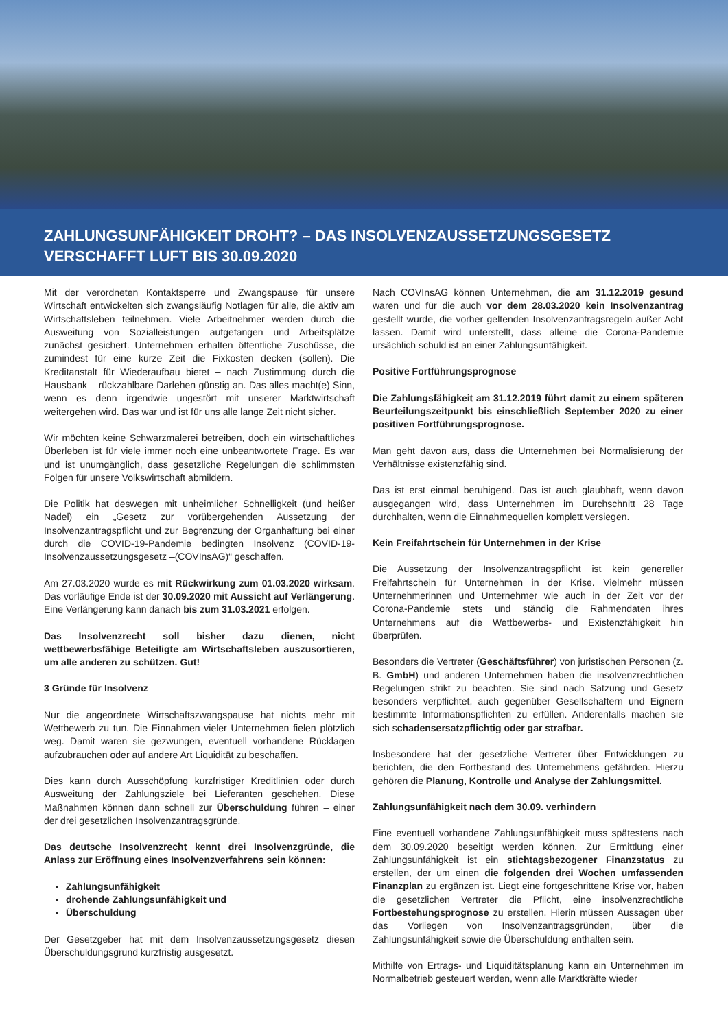ZAHLUNGSUNFÄHIGKEIT DROHT? – DAS INSOLVENZAUSSETZUNGSGESETZ
VERSCHAFFT LUFT BIS 30.09.2020
Mit der verordneten Kontaktsperre und Zwangspause für unsere Wirtschaft entwickelten sich zwangsläufig Notlagen für alle, die aktiv am Wirtschaftsleben teilnehmen. Viele Arbeitnehmer werden durch die Ausweitung von Sozialleistungen aufgefangen und Arbeitsplätze zunächst gesichert. Unternehmen erhalten öffentliche Zuschüsse, die zumindest für eine kurze Zeit die Fixkosten decken (sollen). Die Kreditanstalt für Wiederaufbau bietet – nach Zustimmung durch die Hausbank – rückzahlbare Darlehen günstig an. Das alles macht(e) Sinn, wenn es denn irgendwie ungestört mit unserer Marktwirtschaft weitergehen wird. Das war und ist für uns alle lange Zeit nicht sicher.
Wir möchten keine Schwarzmalerei betreiben, doch ein wirtschaftliches Überleben ist für viele immer noch eine unbeantwortete Frage. Es war und ist unumgänglich, dass gesetzliche Regelungen die schlimmsten Folgen für unsere Volkswirtschaft abmildern.
Die Politik hat deswegen mit unheimlicher Schnelligkeit (und heißer Nadel) ein „Gesetz zur vorübergehenden Aussetzung der Insolvenzantragspflicht und zur Begrenzung der Organhaftung bei einer durch die COVID-19-Pandemie bedingten Insolvenz (COVID-19-Insolvenzaussetzungsgesetz –(COVInsAG)“ geschaffen.
Am 27.03.2020 wurde es mit Rückwirkung zum 01.03.2020 wirksam. Das vorläufige Ende ist der 30.09.2020 mit Aussicht auf Verlängerung. Eine Verlängerung kann danach bis zum 31.03.2021 erfolgen.
Das Insolvenzrecht soll bisher dazu dienen, nicht wettbewerbsfähige Beteiligte am Wirtschaftsleben auszusortieren, um alle anderen zu schützen. Gut!
3 Gründe für Insolvenz
Nur die angeordnete Wirtschaftszwangspause hat nichts mehr mit Wettbewerb zu tun. Die Einnahmen vieler Unternehmen fielen plötzlich weg. Damit waren sie gezwungen, eventuell vorhandene Rücklagen aufzubrauchen oder auf andere Art Liquidität zu beschaffen.
Dies kann durch Ausschöpfung kurzfristiger Kreditlinien oder durch Ausweitung der Zahlungsziele bei Lieferanten geschehen. Diese Maßnahmen können dann schnell zur Überschuldung führen – einer der drei gesetzlichen Insolvenzantragsgründe.
Das deutsche Insolvenzrecht kennt drei Insolvenzgründe, die Anlass zur Eröffnung eines Insolvenzverfahrens sein können:
Zahlungsunfähigkeit
drohende Zahlungsunfähigkeit und
Überschuldung
Der Gesetzgeber hat mit dem Insolvenzaussetzungsgesetz diesen Überschuldungsgrund kurzfristig ausgesetzt.
Nach COVInsAG können Unternehmen, die am 31.12.2019 gesund waren und für die auch vor dem 28.03.2020 kein Insolvenzantrag gestellt wurde, die vorher geltenden Insolvenzantragsregeln außer Acht lassen. Damit wird unterstellt, dass alleine die Corona-Pandemie ursächlich schuld ist an einer Zahlungsunfähigkeit.
Positive Fortführungsprognose
Die Zahlungsfähigkeit am 31.12.2019 führt damit zu einem späteren Beurteilungszeitpunkt bis einschließlich September 2020 zu einer positiven Fortführungsprognose.
Man geht davon aus, dass die Unternehmen bei Normalisierung der Verhältnisse existenzfähig sind.
Das ist erst einmal beruhigend. Das ist auch glaubhaft, wenn davon ausgegangen wird, dass Unternehmen im Durchschnitt 28 Tage durchhalten, wenn die Einnahmequellen komplett versiegen.
Kein Freifahrtschein für Unternehmen in der Krise
Die Aussetzung der Insolvenzantragspflicht ist kein genereller Freifahrtschein für Unternehmen in der Krise. Vielmehr müssen Unternehmerinnen und Unternehmer wie auch in der Zeit vor der Corona-Pandemie stets und ständig die Rahmendaten ihres Unternehmens auf die Wettbewerbs- und Existenzfähigkeit hin überprüfen.
Besonders die Vertreter (Geschäftsführer) von juristischen Personen (z. B. GmbH) und anderen Unternehmen haben die insolvenzrechtlichen Regelungen strikt zu beachten. Sie sind nach Satzung und Gesetz besonders verpflichtet, auch gegenüber Gesellschaftern und Eignern bestimmte Informationspflichten zu erfüllen. Anderenfalls machen sie sich schadensersatzpflichtig oder gar strafbar.
Insbesondere hat der gesetzliche Vertreter über Entwicklungen zu berichten, die den Fortbestand des Unternehmens gefährden. Hierzu gehören die Planung, Kontrolle und Analyse der Zahlungsmittel.
Zahlungsunfähigkeit nach dem 30.09. verhindern
Eine eventuell vorhandene Zahlungsunfähigkeit muss spätestens nach dem 30.09.2020 beseitigt werden können. Zur Ermittlung einer Zahlungsunfähigkeit ist ein stichtagsbezogener Finanzstatus zu erstellen, der um einen die folgenden drei Wochen umfassenden Finanzplan zu ergänzen ist. Liegt eine fortgeschrittene Krise vor, haben die gesetzlichen Vertreter die Pflicht, eine insolvenzrechtliche Fortbestehungsprognose zu erstellen. Hierin müssen Aussagen über das Vorliegen von Insolvenzantragsgründen, über die Zahlungsunfähigkeit sowie die Überschuldung enthalten sein.
Mithilfe von Ertrags- und Liquiditätsplanung kann ein Unternehmen im Normalbetrieb gesteuert werden, wenn alle Marktkräfte wieder